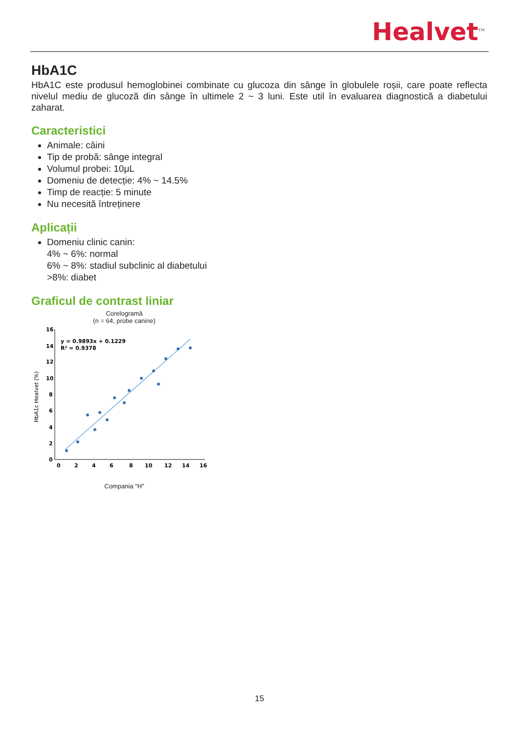Healvet<sup>TM</sup>
HbA1C
HbA1C este produsul hemoglobinei combinate cu glucoza din sânge în globulele roșii, care poate reflecta nivelul mediu de glucoză din sânge în ultimele 2 ~ 3 luni. Este util în evaluarea diagnostică a diabetului zaharat.
Caracteristici
Animale: câini
Tip de probă: sânge integral
Volumul probei: 10μL
Domeniu de detecție: 4% ~ 14.5%
Timp de reacție: 5 minute
Nu necesită întreținere
Aplicații
Domeniu clinic canin:
4% ~ 6%: normal
6% ~ 8%: stadiul subclinic al diabetului
>8%: diabet
Graficul de contrast liniar
Corelogramă
(n = 64, probe canine)
HbA1c Healvet (%)
16
14
12
10
8
6
4
2
0
0
2
4
6
8
10
12
14
16
y = 0.9893x + 0.1229
R² = 0.9378
Compania "H"
15